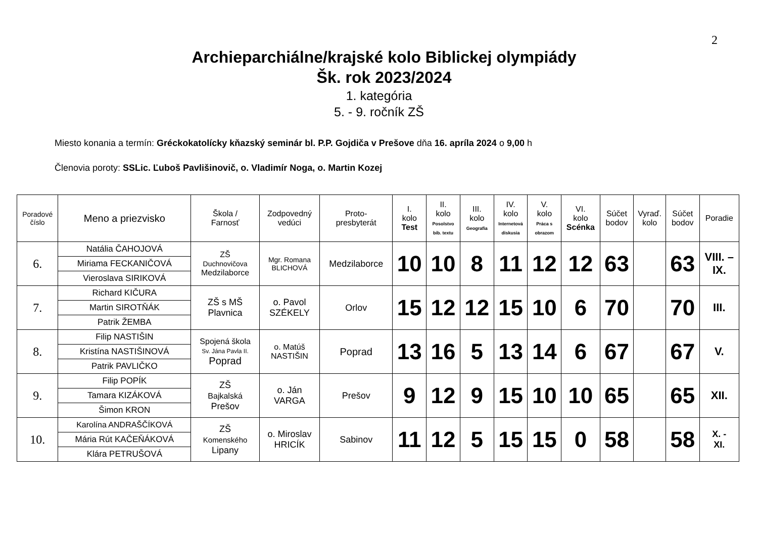2
Archieparchiálne/krajské kolo Biblickej olympiády
Šk. rok 2023/2024
1. kategória
5. - 9. ročník ZŠ
Miesto konania a termín: Gréckokatolícky kňazský seminár bl. P.P. Gojdiča v Prešove dňa 16. apríla 2024 o 9,00 h
Členovia poroty: SSLic. Ľuboš Pavlišinovič, o. Vladimír Noga, o. Martin Kozej
| Poradové číslo | Meno a priezvisko | Škola / Farnosť | Zodpovedný vedúci | Proto- presbyterát | I. kolo Test | II. kolo Posolstvo bib. textu | III. kolo Geografia | IV. kolo Internetová diskusia | V. kolo Práca s obrazom | VI. kolo Scénka | Súčet bodov | Vyraď. kolo | Súčet bodov | Poradie |
| --- | --- | --- | --- | --- | --- | --- | --- | --- | --- | --- | --- | --- | --- | --- |
| 6. | Natália ČAHOJOVÁ | ZŠ Duchnovičova Medzilaborce | Mgr. Romana BLICHOVÁ | Medzilaborce | 10 | 10 | 8 | 11 | 12 | 12 | 63 | | 63 | VIII. – IX. |
| | Miriama FECKANIČOVÁ | | | | | | | | | | | | | |
| | Vieroslava SIRIKOVÁ | | | | | | | | | | | | | |
| 7. | Richard KIČURA | ZŠ s MŠ Plavnica | o. Pavol SZÉKELY | Orlov | 15 | 12 | 12 | 15 | 10 | 6 | 70 | | 70 | III. |
| | Martin SIROTŇÁK | | | | | | | | | | | | | |
| | Patrik ŽEMBA | | | | | | | | | | | | | |
| 8. | Filip NASTIŠIN | Spojená škola Sv. Jána Pavla II. Poprad | o. Matúš NASTIŠIN | Poprad | 13 | 16 | 5 | 13 | 14 | 6 | 67 | | 67 | V. |
| | Kristína NASTIŠINOVÁ | | | | | | | | | | | | | |
| | Patrik PAVLIČKO | | | | | | | | | | | | | |
| 9. | Filip POPÍK | ZŠ Bajkalská Prešov | o. Ján VARGA | Prešov | 9 | 12 | 9 | 15 | 10 | 10 | 65 | | 65 | XII. |
| | Tamara KIZÁKOVÁ | | | | | | | | | | | | | |
| | Šimon KRON | | | | | | | | | | | | | |
| 10. | Karolína ANDRAŠČÍKOVÁ | ZŠ Komenského Lipany | o. Miroslav HRICÍK | Sabinov | 11 | 12 | 5 | 15 | 15 | 0 | 58 | | 58 | X. - XI. |
| | Mária Rút KAČEŇÁKOVÁ | | | | | | | | | | | | | |
| | Klára PETRUŠOVÁ | | | | | | | | | | | | | |